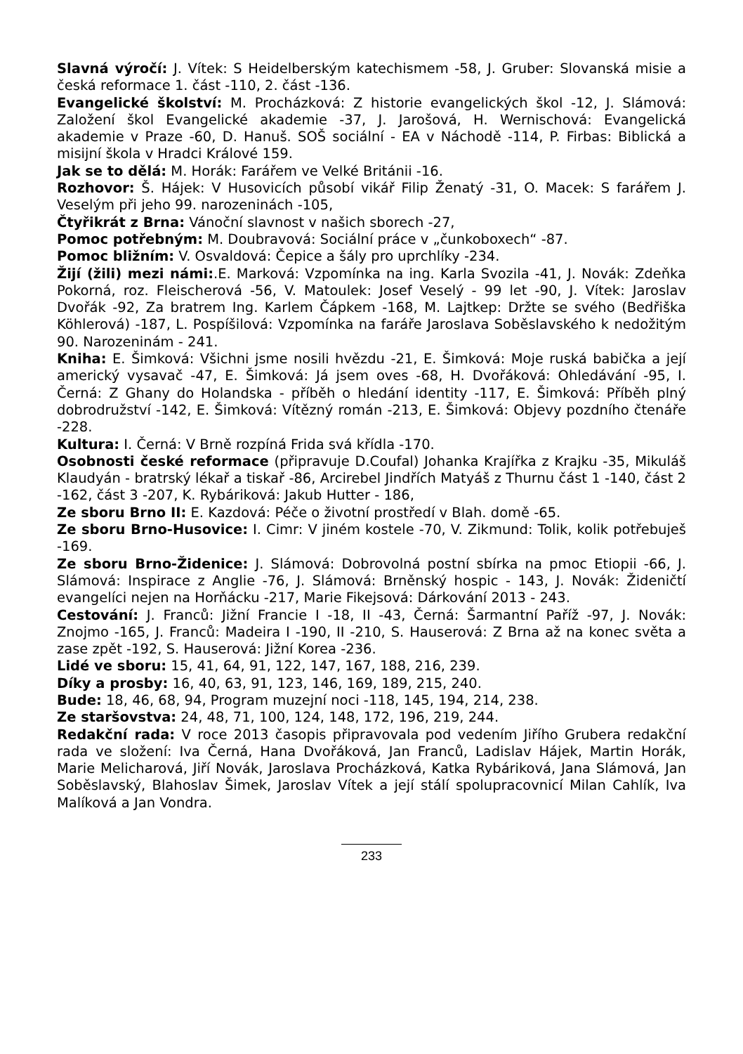Slavná výročí: J. Vítek: S Heidelberským katechismem -58, J. Gruber: Slovanská misie a česká reformace 1. část -110, 2. část -136.
Evangelické školství: M. Procházková: Z historie evangelických škol -12, J. Slámová: Založení škol Evangelické akademie -37, J. Jarošová, H. Wernischová: Evangelická akademie v Praze -60, D. Hanuš. SOŠ sociální - EA v Náchodě -114, P. Firbas: Biblická a misijní škola v Hradci Králové 159.
Jak se to dělá: M. Horák: Farářem ve Velké Británii -16.
Rozhovor: Š. Hájek: V Husovicích působí vikář Filip Ženatý -31, O. Macek: S farářem J. Veselým při jeho 99. narozeninách -105,
Čtyřikrát z Brna: Vánoční slavnost v našich sborech -27,
Pomoc potřebným: M. Doubravová: Sociální práce v „čunkoboxech“ -87.
Pomoc bližním: V. Osvaldová: Čepice a šály pro uprchlíky -234.
Žijí (žili) mezi námi:.E. Marková: Vzpomínka na ing. Karla Svozila -41, J. Novák: Zdeňka Pokorná, roz. Fleischerová -56, V. Matoulek: Josef Veselý - 99 let -90, J. Vítek: Jaroslav Dvořák -92, Za bratrem Ing. Karlem Čápkem -168, M. Lajtkep: Držte se svého (Bedřiška Köhlerová) -187, L. Pospíšilová: Vzpomínka na faráře Jaroslava Soběslavského k nedožitým 90. Narozeninám - 241.
Kniha: E. Šimková: Všichni jsme nosili hvězdu -21, E. Šimková: Moje ruská babička a její americký vysavač -47, E. Šimková: Já jsem oves -68, H. Dvořáková: Ohledávání -95, I. Černá: Z Ghany do Holandska - příběh o hledání identity -117, E. Šimková: Příběh plný dobrodružství -142, E. Šimková: Vítězný román -213, E. Šimková: Objevy pozdního čtenáře -228.
Kultura: I. Černá: V Brně rozpíná Frida svá křídla -170.
Osobnosti české reformace (připravuje D.Coufal) Johanka Krajířka z Krajku -35, Mikuláš Klaudyán - bratrský lékař a tiskař -86, Arcirebel Jindřích Matyáš z Thurnu část 1 -140, část 2 -162, část 3 -207, K. Rybáriková: Jakub Hutter - 186,
Ze sboru Brno II: E. Kazdová: Péče o životní prostředí v Blah. domě -65.
Ze sboru Brno-Husovice: I. Cimr: V jiném kostele -70, V. Zikmund: Tolik, kolik potřebuješ -169.
Ze sboru Brno-Židenice: J. Slámová: Dobrovolná postní sbírka na pmoc Etiopii -66, J. Slámová: Inspirace z Anglie -76, J. Slámová: Brněnský hospic - 143, J. Novák: Žideničtí evangelíci nejen na Horňácku -217, Marie Fikejsová: Dárkování 2013 - 243.
Cestování: J. Franců: Jižní Francie I -18, II -43, Černá: Šarmantní Paříž -97, J. Novák: Znojmo -165, J. Franců: Madeira I -190, II -210, S. Hauserová: Z Brna až na konec světa a zase zpět -192, S. Hauserová: Jižní Korea -236.
Lidé ve sboru: 15, 41, 64, 91, 122, 147, 167, 188, 216, 239.
Díky a prosby: 16, 40, 63, 91, 123, 146, 169, 189, 215, 240.
Bude: 18, 46, 68, 94, Program muzejní noci -118, 145, 194, 214, 238.
Ze staršovstva: 24, 48, 71, 100, 124, 148, 172, 196, 219, 244.
Redakční rada: V roce 2013 časopis připravovala pod vedením Jiřího Grubera redakční rada ve složení: Iva Černá, Hana Dvořáková, Jan Franců, Ladislav Hájek, Martin Horák, Marie Melicharová, Jiří Novák, Jaroslava Procházková, Katka Rybáriková, Jana Slámová, Jan Soběslavský, Blahoslav Šimek, Jaroslav Vítek a její stálí spolupracovnicí Milan Cahlík, Iva Malíková a Jan Vondra.
233